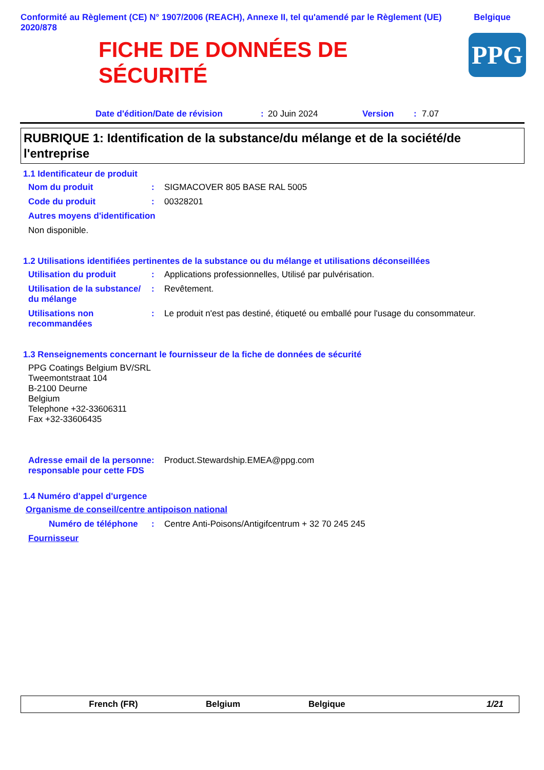Conformité au Règlement (CE) N° 1907/2006 (REACH), Annexe II, tel qu'amendé par le Règlement (UE) 2020/878
Belgique
FICHE DE DONNÉES DE
SÉCURITÉ
PPG
Date d'édition/Date de révision: 20 Juin 2024 Version: 7.07
RUBRIQUE 1: Identification de la substance/du mélange et de la société/de l'entreprise
1.1 Identificateur de produit
Nom du produit: SIGMACOVER 805 BASE RAL 5005
Code du produit: 00328201
Autres moyens d'identification
Non disponible.
1.2 Utilisations identifiées pertinentes de la substance ou du mélange et utilisations déconseillées
Utilisation du produit: Applications professionnelles, Utilisé par pulvérisation.
Utilisation de la substance/ du mélange: Revêtement.
Utilisations non recommandées: Le produit n'est pas destiné, étiqueté ou emballé pour l'usage du consommateur.
1.3 Renseignements concernant le fournisseur de la fiche de données de sécurité
PPG Coatings Belgium BV/SRL
Tweemontstraat 104
B-2100 Deurne
Belgium
Telephone +32-33606311
Fax +32-33606435
Adresse email de la personne responsable pour cette FDS: Product.Stewardship.EMEA@ppg.com
1.4 Numéro d'appel d'urgence
Organisme de conseil/centre antipoison national
Numéro de téléphone: Centre Anti-Poisons/Antigifcentrum + 32 70 245 245
Fournisseur
French (FR) Belgium Belgique 1/21